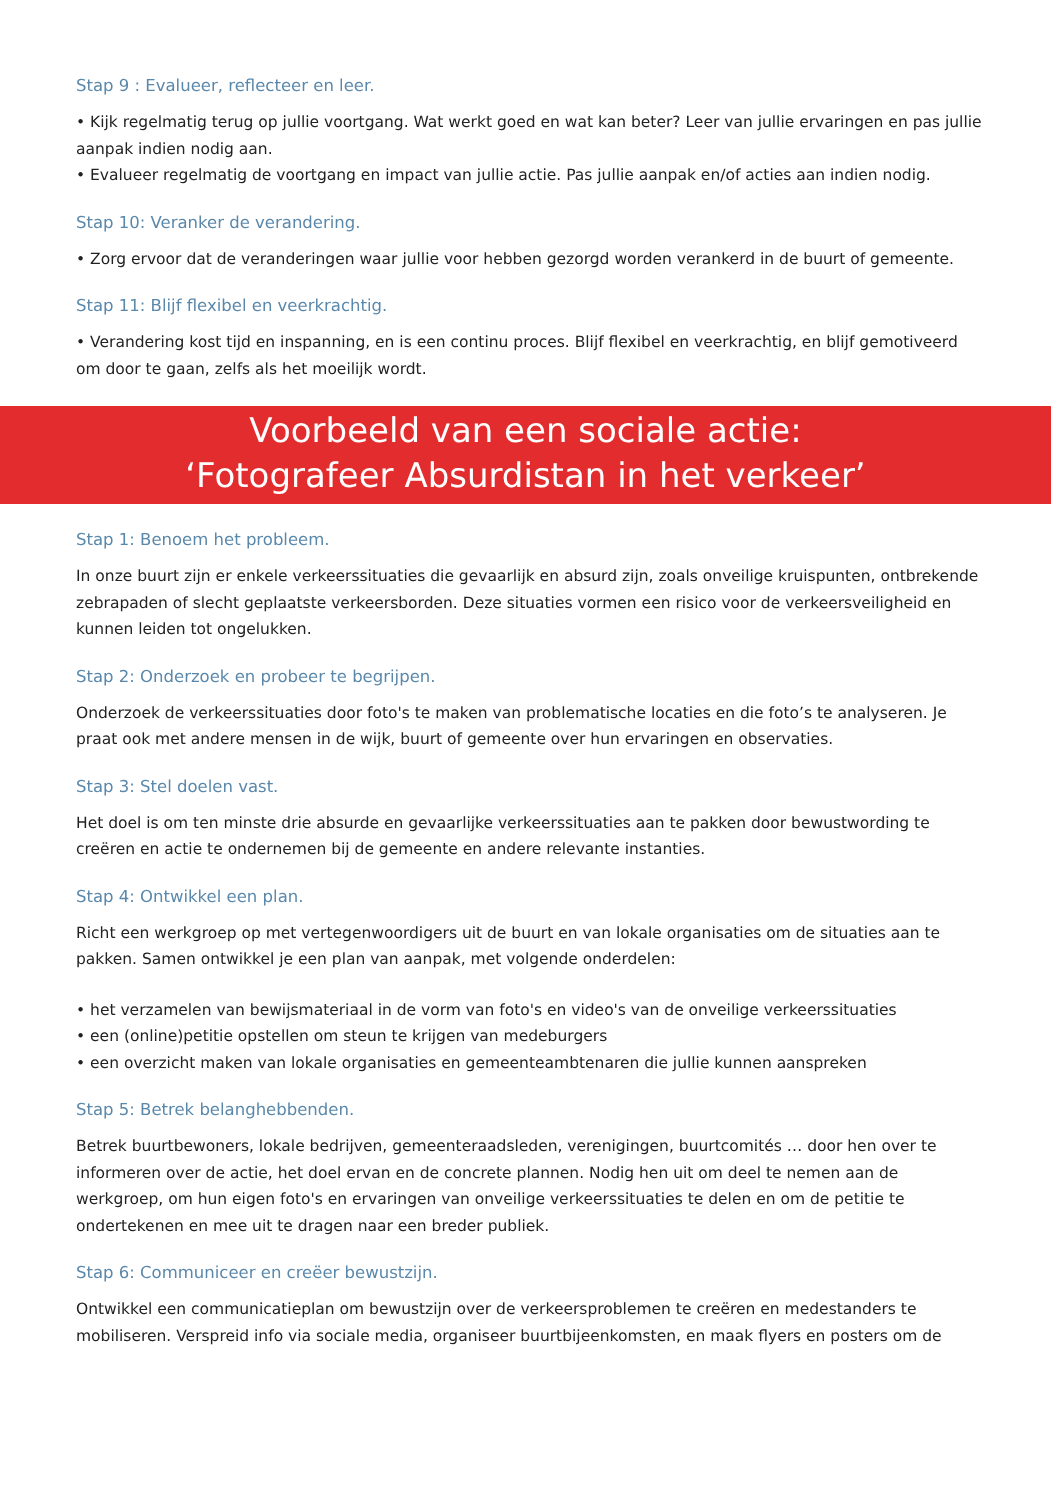Stap 9 : Evalueer, reflecteer en leer.
• Kijk regelmatig terug op jullie voortgang. Wat werkt goed en wat kan beter? Leer van jullie ervaringen en pas jullie aanpak indien nodig aan.
• Evalueer regelmatig de voortgang en impact van jullie actie. Pas jullie aanpak en/of acties aan indien nodig.
Stap 10: Veranker de verandering.
• Zorg ervoor dat de veranderingen waar jullie voor hebben gezorgd worden verankerd in de buurt of gemeente.
Stap 11: Blijf flexibel en veerkrachtig.
• Verandering kost tijd en inspanning, en is een continu proces. Blijf flexibel en veerkrachtig, en blijf gemotiveerd om door te gaan, zelfs als het moeilijk wordt.
Voorbeeld van een sociale actie:
‘Fotografeer Absurdistan in het verkeer’
Stap 1: Benoem het probleem.
In onze buurt zijn er enkele verkeerssituaties die gevaarlijk en absurd zijn, zoals onveilige kruispunten, ontbrekende zebrapaden of slecht geplaatste verkeersborden. Deze situaties vormen een risico voor de verkeersveiligheid en kunnen leiden tot ongelukken.
Stap 2: Onderzoek en probeer te begrijpen.
Onderzoek de verkeerssituaties door foto's te maken van problematische locaties en die foto’s te analyseren. Je praat ook met andere mensen in de wijk, buurt of gemeente over hun ervaringen en observaties.
Stap 3: Stel doelen vast.
Het doel is om ten minste drie absurde en gevaarlijke verkeerssituaties aan te pakken door bewustwording te creëren en actie te ondernemen bij de gemeente en andere relevante instanties.
Stap 4: Ontwikkel een plan.
Richt een werkgroep op met vertegenwoordigers uit de buurt en van lokale organisaties om de situaties aan te pakken. Samen ontwikkel je een plan van aanpak, met volgende onderdelen:
• het verzamelen van bewijsmateriaal in de vorm van foto's en video's van de onveilige verkeerssituaties
• een (online)petitie opstellen om steun te krijgen van medeburgers
• een overzicht maken van lokale organisaties en gemeenteambtenaren die jullie kunnen aanspreken
Stap 5: Betrek belanghebbenden.
Betrek buurtbewoners, lokale bedrijven, gemeenteraadsleden, verenigingen, buurtcomités … door hen over te informeren over de actie, het doel ervan en de concrete plannen. Nodig hen uit om deel te nemen aan de werkgroep, om hun eigen foto's en ervaringen van onveilige verkeerssituaties te delen en om de petitie te ondertekenen en mee uit te dragen naar een breder publiek.
Stap 6: Communiceer en creëer bewustzijn.
Ontwikkel een communicatieplan om bewustzijn over de verkeersproblemen te creëren en medestanders te mobiliseren. Verspreid info via sociale media, organiseer buurtbijeenkomsten, en maak flyers en posters om de